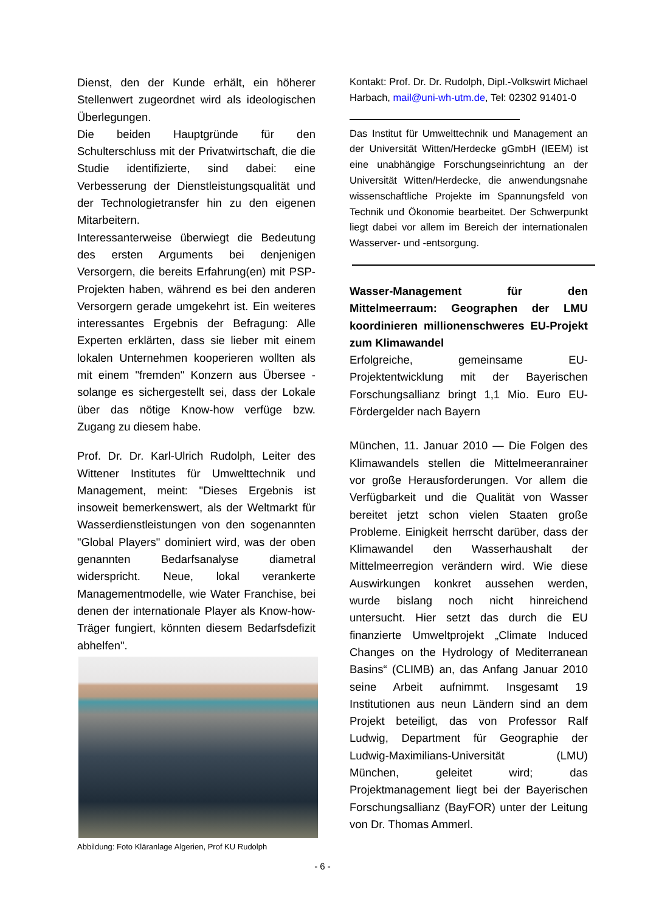Dienst, den der Kunde erhält, ein höherer Stellenwert zugeordnet wird als ideologischen Überlegungen.
Die beiden Hauptgründe für den Schulterschluss mit der Privatwirtschaft, die die Studie identifizierte, sind dabei: eine Verbesserung der Dienstleistungsqualität und der Technologietransfer hin zu den eigenen Mitarbeitern.
Interessanterweise überwiegt die Bedeutung des ersten Arguments bei denjenigen Versorgern, die bereits Erfahrung(en) mit PSP-Projekten haben, während es bei den anderen Versorgern gerade umgekehrt ist. Ein weiteres interessantes Ergebnis der Befragung: Alle Experten erklärten, dass sie lieber mit einem lokalen Unternehmen kooperieren wollten als mit einem "fremden" Konzern aus Übersee - solange es sichergestellt sei, dass der Lokale über das nötige Know-how verfüge bzw. Zugang zu diesem habe.
Prof. Dr. Dr. Karl-Ulrich Rudolph, Leiter des Wittener Institutes für Umwelttechnik und Management, meint: "Dieses Ergebnis ist insoweit bemerkenswert, als der Weltmarkt für Wasserdienstleistungen von den sogenannten "Global Players" dominiert wird, was der oben genannten Bedarfsanalyse diametral widerspricht. Neue, lokal verankerte Managementmodelle, wie Water Franchise, bei denen der internationale Player als Know-how-Träger fungiert, könnten diesem Bedarfsdefizit abhelfen".
Abbildung: Foto Kläranlage Algerien, Prof KU Rudolph
Kontakt: Prof. Dr. Dr. Rudolph, Dipl.-Volkswirt Michael Harbach, mail@uni-wh-utm.de, Tel: 02302 91401-0
Das Institut für Umwelttechnik und Management an der Universität Witten/Herdecke gGmbH (IEEM) ist eine unabhängige Forschungseinrichtung an der Universität Witten/Herdecke, die anwendungsnahe wissenschaftliche Projekte im Spannungsfeld von Technik und Ökonomie bearbeitet. Der Schwerpunkt liegt dabei vor allem im Bereich der internationalen Wasserver- und -entsorgung.
Wasser-Management für den Mittelmeerraum: Geographen der LMU koordinieren millionenschweres EU-Projekt zum Klimawandel
Erfolgreiche, gemeinsame EU-Projektentwicklung mit der Bayerischen Forschungsallianz bringt 1,1 Mio. Euro EU-Fördergelder nach Bayern
München, 11. Januar 2010 — Die Folgen des Klimawandels stellen die Mittelmeeranrainer vor große Herausforderungen. Vor allem die Verfügbarkeit und die Qualität von Wasser bereitet jetzt schon vielen Staaten große Probleme. Einigkeit herrscht darüber, dass der Klimawandel den Wasserhaushalt der Mittelmeerregion verändern wird. Wie diese Auswirkungen konkret aussehen werden, wurde bislang noch nicht hinreichend untersucht. Hier setzt das durch die EU finanzierte Umweltprojekt „Climate Induced Changes on the Hydrology of Mediterranean Basins“ (CLIMB) an, das Anfang Januar 2010 seine Arbeit aufnimmt. Insgesamt 19 Institutionen aus neun Ländern sind an dem Projekt beteiligt, das von Professor Ralf Ludwig, Department für Geographie der Ludwig-Maximilians-Universität (LMU) München, geleitet wird; das Projektmanagement liegt bei der Bayerischen Forschungsallianz (BayFOR) unter der Leitung von Dr. Thomas Ammerl.
- 6 -